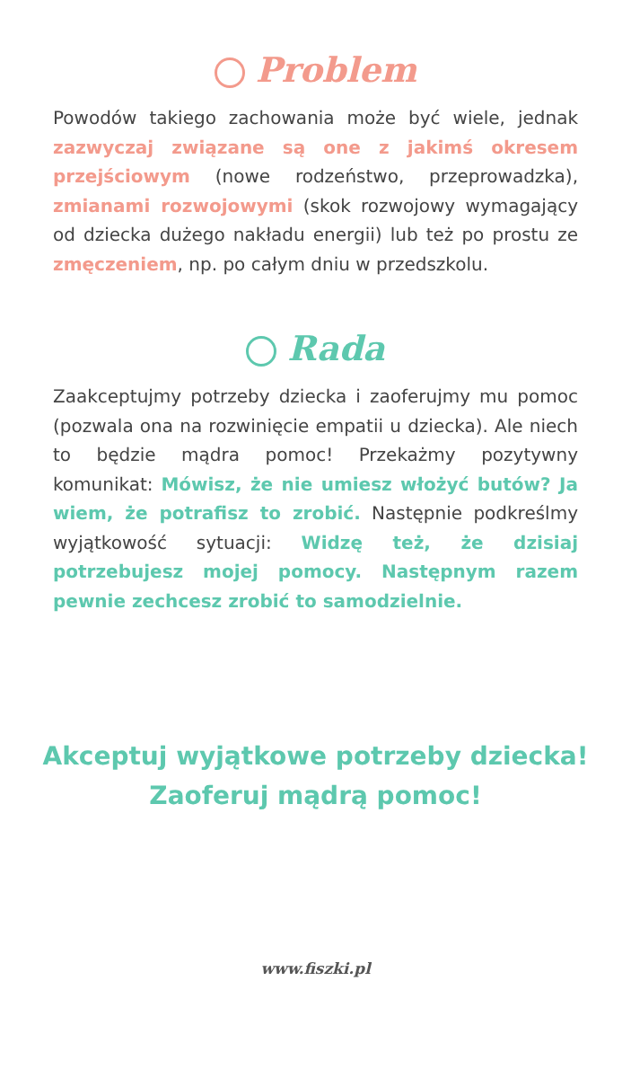Problem
Powodów takiego zachowania może być wiele, jednak zazwyczaj związane są one z jakimś okresem przejściowym (nowe rodzeństwo, przeprowadzka), zmianami rozwojowymi (skok rozwojowy wymagający od dziecka dużego nakładu energii) lub też po prostu ze zmęczeniem, np. po całym dniu w przedszkolu.
Rada
Zaakceptujmy potrzeby dziecka i zaoferujmy mu pomoc (pozwala ona na rozwinięcie empatii u dziecka). Ale niech to będzie mądra pomoc! Przekażmy pozytywny komunikat: Mówisz, że nie umiesz włożyć butów? Ja wiem, że potrafisz to zrobić. Następnie podkreślmy wyjątkowość sytuacji: Widzę też, że dzisiaj potrzebujesz mojej pomocy. Następnym razem pewnie zechcesz zrobić to samodzielnie.
Akceptuj wyjątkowe potrzeby dziecka!
Zaoferuj mądrą pomoc!
www.fiszki.pl